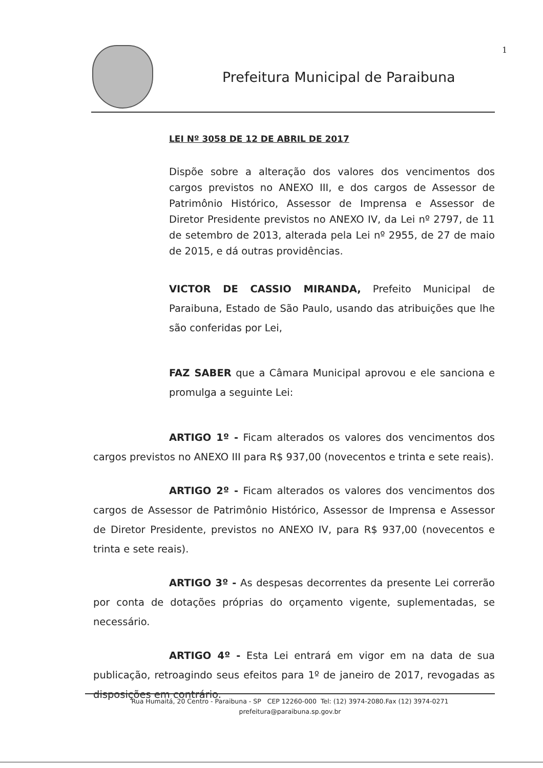1
Prefeitura Municipal de Paraibuna
LEI Nº 3058 DE 12 DE ABRIL DE 2017
Dispõe sobre a alteração dos valores dos vencimentos dos cargos previstos no ANEXO III, e dos cargos de Assessor de Patrimônio Histórico, Assessor de Imprensa e Assessor de Diretor Presidente previstos no ANEXO IV, da Lei nº 2797, de 11 de setembro de 2013, alterada pela Lei nº 2955, de 27 de maio de 2015, e dá outras providências.
VICTOR DE CASSIO MIRANDA, Prefeito Municipal de Paraibuna, Estado de São Paulo, usando das atribuições que lhe são conferidas por Lei,
FAZ SABER que a Câmara Municipal aprovou e ele sanciona e promulga a seguinte Lei:
ARTIGO 1º - Ficam alterados os valores dos vencimentos dos cargos previstos no ANEXO III para R$ 937,00 (novecentos e trinta e sete reais).
ARTIGO 2º - Ficam alterados os valores dos vencimentos dos cargos de Assessor de Patrimônio Histórico, Assessor de Imprensa e Assessor de Diretor Presidente, previstos no ANEXO IV, para R$ 937,00 (novecentos e trinta e sete reais).
ARTIGO 3º - As despesas decorrentes da presente Lei correrão por conta de dotações próprias do orçamento vigente, suplementadas, se necessário.
ARTIGO 4º - Esta Lei entrará em vigor em na data de sua publicação, retroagindo seus efeitos para 1º de janeiro de 2017, revogadas as disposições em contrário.
Rua Humaitá, 20 Centro - Paraibuna - SP CEP 12260-000 Tel: (12) 3974-2080.Fax (12) 3974-0271
prefeitura@paraibuna.sp.gov.br